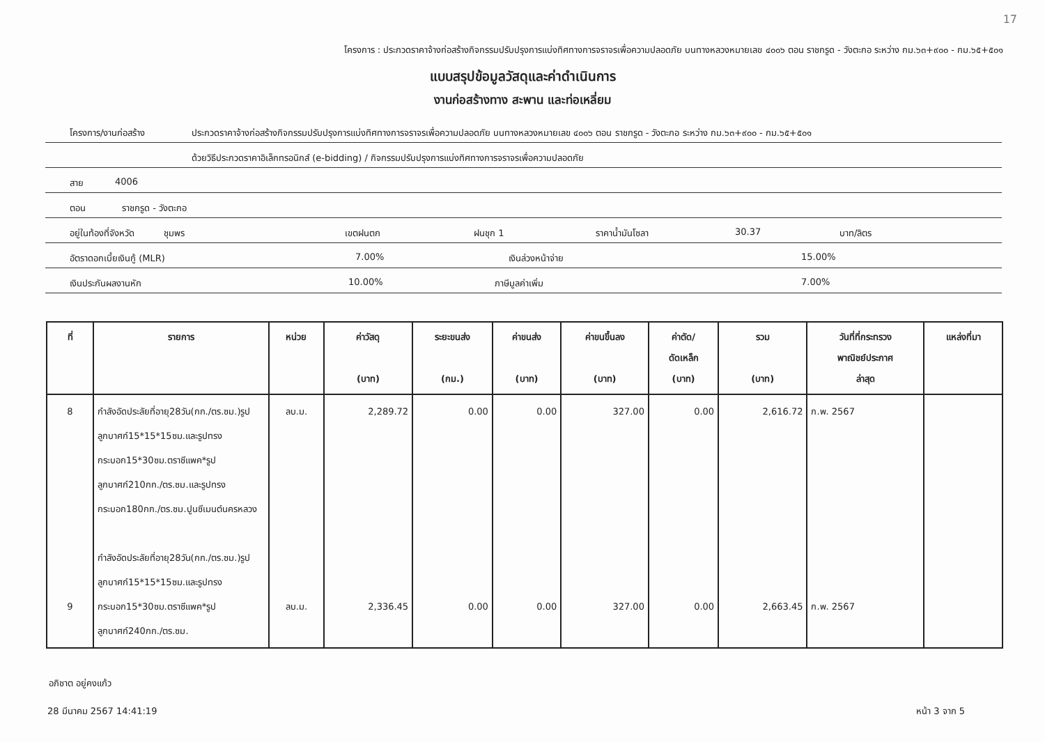17
โครงการ : ประกวดราคาจ้างก่อสร้างกิจกรรมปรับปรุงการแบ่งทิศทางการจราจรเพื่อความปลอดภัย บนทางหลวงหมายเลข ๔๐๐๖ ตอน ราชกรูด - วังตะกอ ระหว่าง กม.๖๓+๙๐๐ - กม.๖๕+๕๐๑
แบบสรุปข้อมูลวัสดุและค่าดำเนินการ
งานก่อสร้างทาง สะพาน และท่อเหลี่ยม
โครงการ/งานก่อสร้าง ประกวดราคาจ้างก่อสร้างกิจกรรมปรับปรุงการแบ่งทิศทางการจราจรเพื่อความปลอดภัย บนทางหลวงหมายเลข ๔๐๐๖ ตอน ราชกรูด - วังตะกอ ระหว่าง กม.๖๓+๙๐๐ - กม.๖๕+๕๐๑
ด้วยวิธีประกวดราคาอิเล็กทรอนิกส์ (e-bidding) / กิจกรรมปรับปรุงการแบ่งทิศทางการจราจรเพื่อความปลอดภัย
สาย 4006
ตอน ราชกรูด - วังตะกอ
อยู่ในท้องที่จังหวัด ชุมพร เขตฝนตก ฝนชุก 1 ราคาน้ำมันโซลา 30.37 บาท/ลิตร
อัตราดอกเบี้ยเงินกู้ (MLR) 7.00% เงินล่วงหน้าจ่าย 15.00%
เงินประกันผลงานหัก 10.00% ภาษีมูลค่าเพิ่ม 7.00%
| ที่ | รายการ | หน่วย | ค่าวัสดุ (บาท) | ระยะขนส่ง (กม.) | ค่าขนส่ง (บาท) | ค่าขนขึ้นลง (บาท) | ค่าตัด/ ดัดเหล็ก (บาท) | รวม (บาท) | วันที่ที่กระทรวง พาณิชย์ประกาศ ล่าสุด | แหล่งที่มา |
| --- | --- | --- | --- | --- | --- | --- | --- | --- | --- | --- |
| 8 9 | กำลังอัดประลัยที่อายุ28วัน(กก./ตร.ซม.)รูปลูกบาศก์15*15*15ซม.และรูปทรงกระบอก15*30ซม.ตราซีแพค*รูปลูกบาศก์210กก./ตร.ซม.และรูปทรงกระบอก180กก./ตร.ซม.ปูนซีเมนต์นครหลวง กำลังอัดประลัยที่อายุ28วัน(กก./ตร.ซม.)รูปลูกบาศก์15*15*15ซม.และรูปทรงกระบอก15*30ซม.ตราซีแพค*รูปลูกบาศก์240กก./ตร.ซม. | ลบ.ม. ลบ.ม. | 2,289.72 2,336.45 | 0.00 0.00 | 0.00 0.00 | 327.00 327.00 | 0.00 0.00 | 2,616.72 2,663.45 | ก.พ. 2567 ก.พ. 2567 | |
อภิชาต อยู่คงแก้ว
28 มีนาคม 2567 14:41:19 หน้า 3 จาก 5